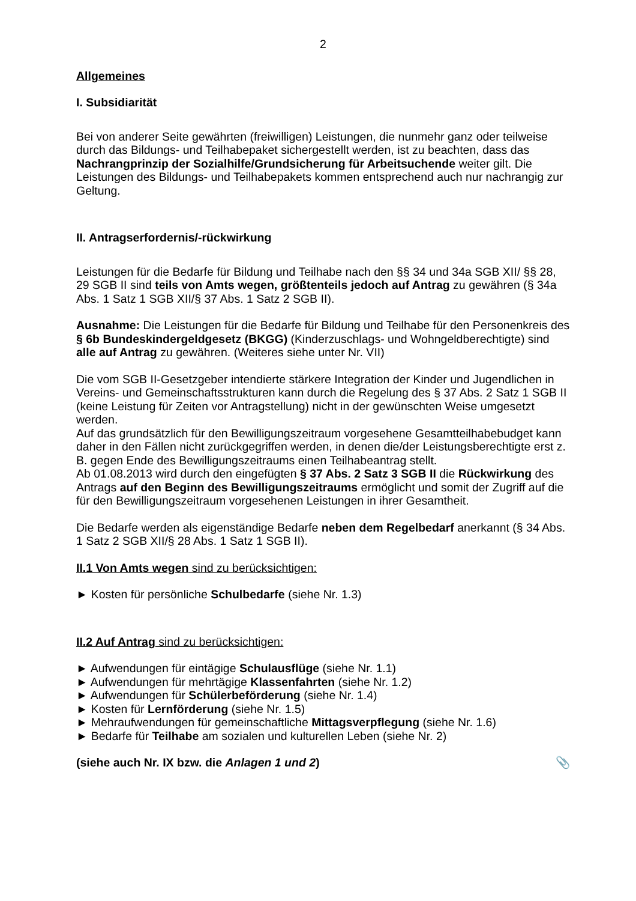2
Allgemeines
I. Subsidiarität
Bei von anderer Seite gewährten (freiwilligen) Leistungen, die nunmehr ganz oder teilweise durch das Bildungs- und Teilhabepaket sichergestellt werden, ist zu beachten, dass das Nachrangprinzip der Sozialhilfe/Grundsicherung für Arbeitsuchende weiter gilt. Die Leistungen des Bildungs- und Teilhabepakets kommen entsprechend auch nur nachrangig zur Geltung.
II. Antragserfordernis/-rückwirkung
Leistungen für die Bedarfe für Bildung und Teilhabe nach den §§ 34 und 34a SGB XII/ §§ 28, 29 SGB II sind teils von Amts wegen, größtenteils jedoch auf Antrag zu gewähren (§ 34a Abs. 1 Satz 1 SGB XII/§ 37 Abs. 1 Satz 2 SGB II).
Ausnahme: Die Leistungen für die Bedarfe für Bildung und Teilhabe für den Personenkreis des § 6b Bundeskindergeldgesetz (BKGG) (Kinderzuschlags- und Wohngeldberechtigte) sind alle auf Antrag zu gewähren. (Weiteres siehe unter Nr. VII)
Die vom SGB II-Gesetzgeber intendierte stärkere Integration der Kinder und Jugendlichen in Vereins- und Gemeinschaftsstrukturen kann durch die Regelung des § 37 Abs. 2 Satz 1 SGB II (keine Leistung für Zeiten vor Antragstellung) nicht in der gewünschten Weise umgesetzt werden.
Auf das grundsätzlich für den Bewilligungszeitraum vorgesehene Gesamtteilhabebudget kann daher in den Fällen nicht zurückgegriffen werden, in denen die/der Leistungsberechtigte erst z. B. gegen Ende des Bewilligungszeitraums einen Teilhabeantrag stellt.
Ab 01.08.2013 wird durch den eingefügten § 37 Abs. 2 Satz 3 SGB II die Rückwirkung des Antrags auf den Beginn des Bewilligungszeitraums ermöglicht und somit der Zugriff auf die für den Bewilligungszeitraum vorgesehenen Leistungen in ihrer Gesamtheit.
Die Bedarfe werden als eigenständige Bedarfe neben dem Regelbedarf anerkannt (§ 34 Abs. 1 Satz 2 SGB XII/§ 28 Abs. 1 Satz 1 SGB II).
II.1 Von Amts wegen sind zu berücksichtigen:
► Kosten für persönliche Schulbedarfe (siehe Nr. 1.3)
II.2 Auf Antrag sind zu berücksichtigen:
► Aufwendungen für eintägige Schulausflüge (siehe Nr. 1.1)
► Aufwendungen für mehrtägige Klassenfahrten (siehe Nr. 1.2)
► Aufwendungen für Schülerbeförderung (siehe Nr. 1.4)
► Kosten für Lernförderung (siehe Nr. 1.5)
► Mehraufwendungen für gemeinschaftliche Mittagsverpflegung (siehe Nr. 1.6)
► Bedarfe für Teilhabe am sozialen und kulturellen Leben (siehe Nr. 2)
📎 (siehe auch Nr. IX bzw. die Anlagen 1 und 2)